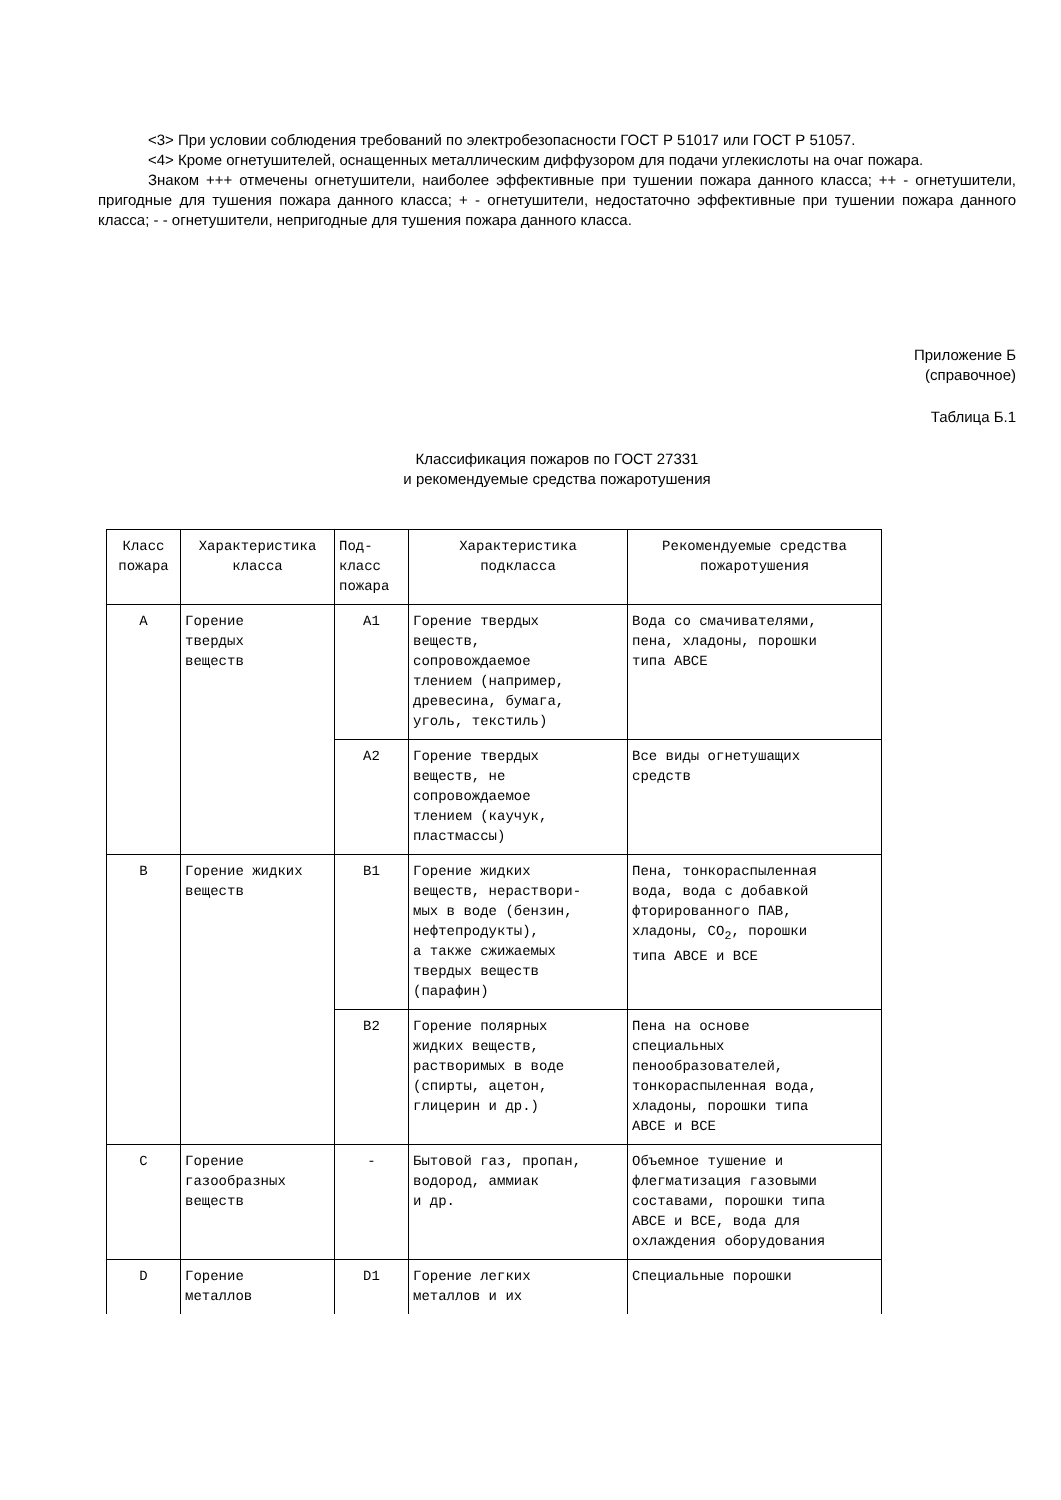<3> При условии соблюдения требований по электробезопасности ГОСТ Р 51017 или ГОСТ Р 51057.
<4> Кроме огнетушителей, оснащенных металлическим диффузором для подачи углекислоты на очаг пожара.
Знаком +++ отмечены огнетушители, наиболее эффективные при тушении пожара данного класса; ++ - огнетушители, пригодные для тушения пожара данного класса; + - огнетушители, недостаточно эффективные при тушении пожара данного класса; - - огнетушители, непригодные для тушения пожара данного класса.
Приложение Б
(справочное)
Таблица Б.1
Классификация пожаров по ГОСТ 27331
и рекомендуемые средства пожаротушения
| Класс пожара | Характеристика класса | Под- класс пожара | Характеристика подкласса | Рекомендуемые средства пожаротушения |
| A | Горение твердых веществ | A1 | Горение твердых веществ, сопровождаемое тлением (например, древесина, бумага, уголь, текстиль) | Вода со смачивателями, пена, хладоны, порошки типа ABCE |
| | | A2 | Горение твердых веществ, не сопровождаемое тлением (каучук, пластмассы) | Все виды огнетушащих средств |
| B | Горение жидких веществ | B1 | Горение жидких веществ, нераствори- мых в воде (бензин, нефтепродукты), а также сжижаемых твердых веществ (парафин) | Пена, тонкораспыленная вода, вода с добавкой фторированного ПАВ, хладоны, CO<sub>2</sub>, порошки типа ABCE и BCE |
| | | B2 | Горение полярных жидких веществ, растворимых в воде (спирты, ацетон, глицерин и др.) | Пена на основе специальных пенообразователей, тонкораспыленная вода, хладоны, порошки типа ABCE и BCE |
| C | Горение газообразных веществ | - | Бытовой газ, пропан, водород, аммиак и др. | Объемное тушение и флегматизация газовыми составами, порошки типа ABCE и BCE, вода для охлаждения оборудования |
| D | Горение металлов | D1 | Горение легких металлов и их | Специальные порошки |